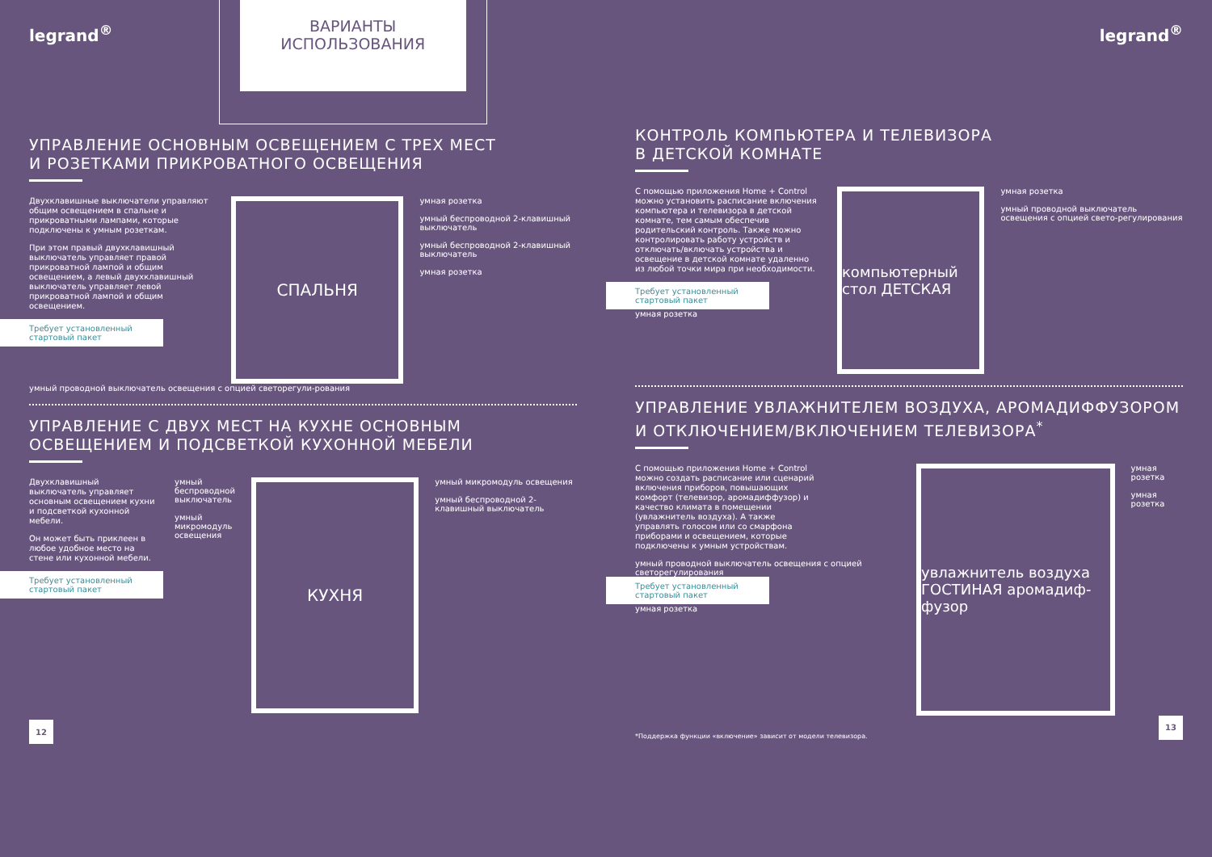legrand<sup>®</sup>
ВАРИАНТЫ
ИСПОЛЬЗОВАНИЯ
УПРАВЛЕНИЕ ОСНОВНЫМ ОСВЕЩЕНИЕМ С ТРЕХ МЕСТ
И РОЗЕТКАМИ ПРИКРОВАТНОГО ОСВЕЩЕНИЯ
Двухклавишные выключатели управляют общим освещением в спальне и прикроватными лампами, которые подключены к умным розеткам.
При этом правый двухклавишный выключатель управляет правой прикроватной лампой и общим освещением, а левый двухклавишный выключатель управляет левой прикроватной лампой и общим освещением.
Требует установленный стартовый пакет
СПАЛЬНЯ
умная розетка
умный беспроводной 2-клавишный выключатель
умный беспроводной 2-клавишный выключатель
умная розетка
умный проводной выключатель освещения с опцией светорегули-рования
УПРАВЛЕНИЕ С ДВУХ МЕСТ НА КУХНЕ ОСНОВНЫМ
ОСВЕЩЕНИЕМ И ПОДСВЕТКОЙ КУХОННОЙ МЕБЕЛИ
Двухклавишный выключатель управляет основным освещением кухни и подсветкой кухонной мебели.
Он может быть приклеен в любое удобное место на стене или кухонной мебели.
Требует установленный стартовый пакет
умный беспроводной выключатель
умный микромодуль освещения
КУХНЯ
умный микромодуль освещения
умный беспроводной 2-клавишный выключатель
12
legrand<sup>®</sup>
КОНТРОЛЬ КОМПЬЮТЕРА И ТЕЛЕВИЗОРА
В ДЕТСКОЙ КОМНАТЕ
С помощью приложения Home + Control можно установить расписание включения компьютера и телевизора в детской комнате, тем самым обеспечив родительский контроль. Также можно контролировать работу устройств и отключать/включать устройства и освещение в детской комнате удаленно из любой точки мира при необходимости.
Требует установленный стартовый пакет
умная розетка
компьютерный стол ДЕТСКАЯ
умная розетка
умный проводной выключатель освещения с опцией свето-регулирования
УПРАВЛЕНИЕ УВЛАЖНИТЕЛЕМ ВОЗДУХА, АРОМАДИФФУЗОРОМ
И ОТКЛЮЧЕНИЕМ/ВКЛЮЧЕНИЕМ ТЕЛЕВИЗОРА<sup>*</sup>
С помощью приложения Home + Control можно создать расписание или сценарий включения приборов, повышающих комфорт (телевизор, аромадиффузор) и качество климата в помещении (увлажнитель воздуха). А также управлять голосом или со смарфона приборами и освещением, которые подключены к умным устройствам.
умный проводной выключатель освещения с опцией светорегулирования
Требует установленный стартовый пакет
умная розетка
увлажнитель воздуха ГОСТИНАЯ аромадиф-фузор
умная розетка
умная розетка
*Поддержка функции «включение» зависит от модели телевизора.
13